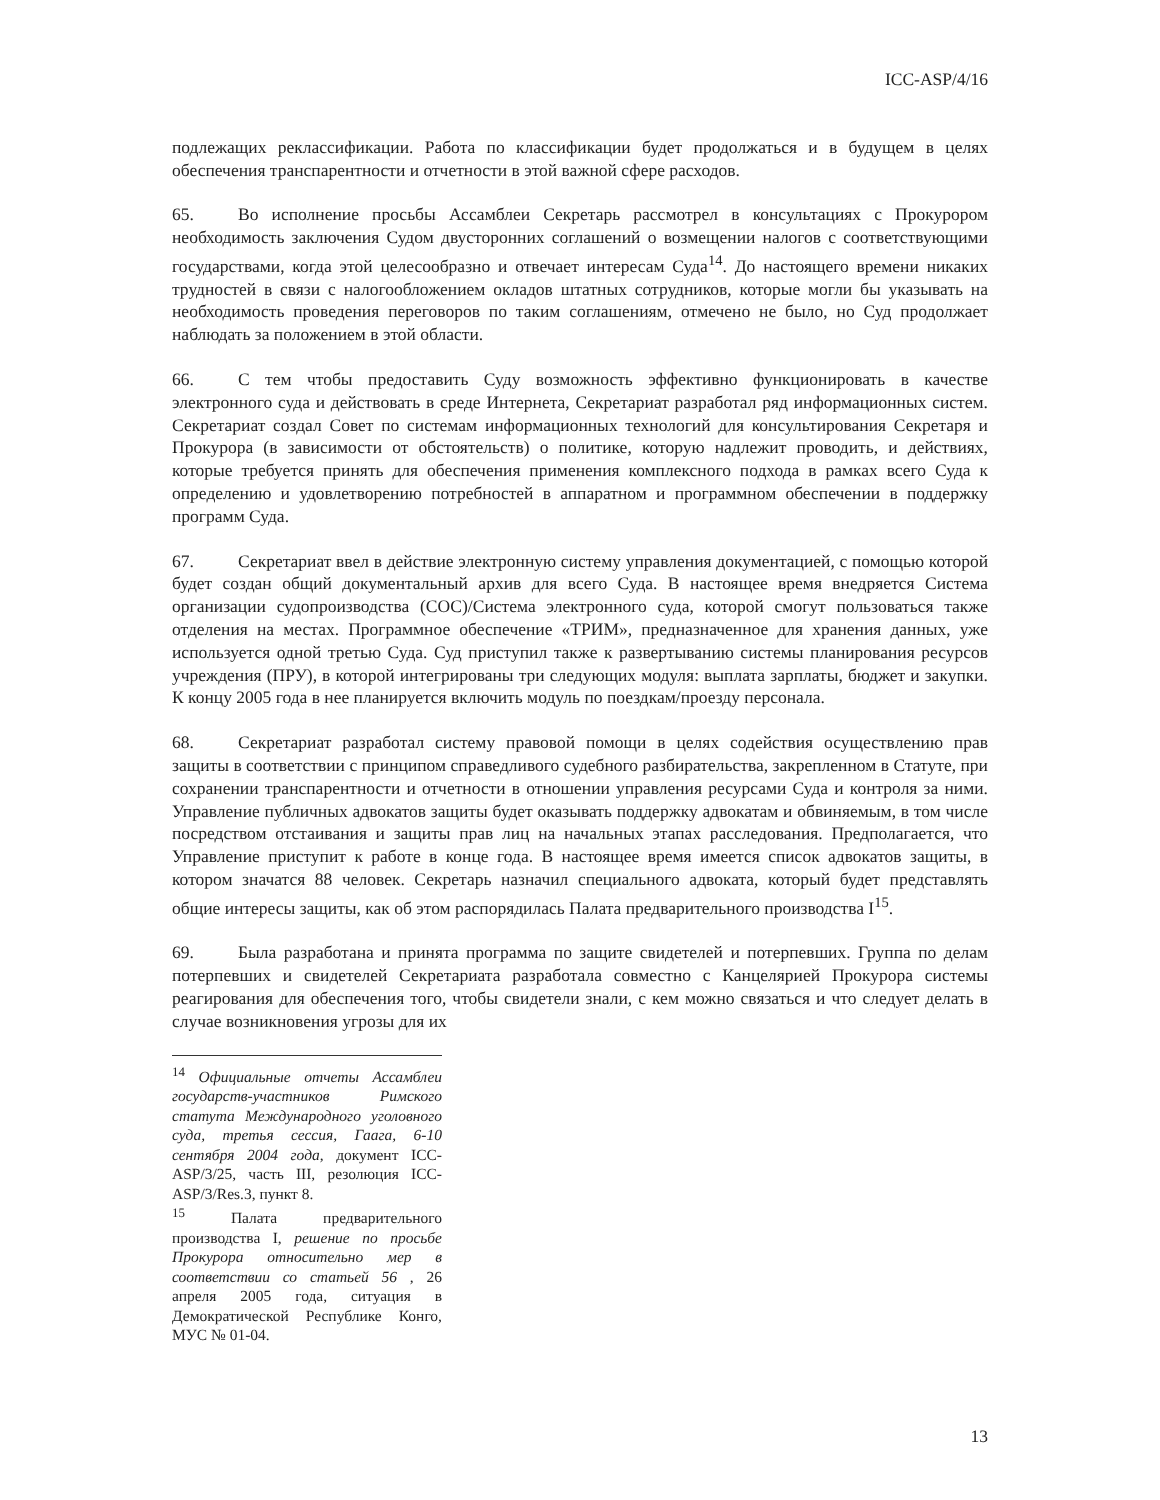ICC-ASP/4/16
подлежащих реклассификации. Работа по классификации будет продолжаться и в будущем в целях обеспечения транспарентности и отчетности в этой важной сфере расходов.
65. Во исполнение просьбы Ассамблеи Секретарь рассмотрел в консультациях с Прокурором необходимость заключения Судом двусторонних соглашений о возмещении налогов с соответствующими государствами, когда этой целесообразно и отвечает интересам Суда<sup>14</sup>. До настоящего времени никаких трудностей в связи с налогообложением окладов штатных сотрудников, которые могли бы указывать на необходимость проведения переговоров по таким соглашениям, отмечено не было, но Суд продолжает наблюдать за положением в этой области.
66. С тем чтобы предоставить Суду возможность эффективно функционировать в качестве электронного суда и действовать в среде Интернета, Секретариат разработал ряд информационных систем. Секретариат создал Совет по системам информационных технологий для консультирования Секретаря и Прокурора (в зависимости от обстоятельств) о политике, которую надлежит проводить, и действиях, которые требуется принять для обеспечения применения комплексного подхода в рамках всего Суда к определению и удовлетворению потребностей в аппаратном и программном обеспечении в поддержку программ Суда.
67. Секретариат ввел в действие электронную систему управления документацией, с помощью которой будет создан общий документальный архив для всего Суда. В настоящее время внедряется Система организации судопроизводства (СОС)/Система электронного суда, которой смогут пользоваться также отделения на местах. Программное обеспечение «ТРИМ», предназначенное для хранения данных, уже используется одной третью Суда. Суд приступил также к развертыванию системы планирования ресурсов учреждения (ПРУ), в которой интегрированы три следующих модуля: выплата зарплаты, бюджет и закупки. К концу 2005 года в нее планируется включить модуль по поездкам/проезду персонала.
68. Секретариат разработал систему правовой помощи в целях содействия осуществлению прав защиты в соответствии с принципом справедливого судебного разбирательства, закрепленном в Статуте, при сохранении транспарентности и отчетности в отношении управления ресурсами Суда и контроля за ними. Управление публичных адвокатов защиты будет оказывать поддержку адвокатам и обвиняемым, в том числе посредством отстаивания и защиты прав лиц на начальных этапах расследования. Предполагается, что Управление приступит к работе в конце года. В настоящее время имеется список адвокатов защиты, в котором значатся 88 человек. Секретарь назначил специального адвоката, который будет представлять общие интересы защиты, как об этом распорядилась Палата предварительного производства I<sup>15</sup>.
69. Была разработана и принята программа по защите свидетелей и потерпевших. Группа по делам потерпевших и свидетелей Секретариата разработала совместно с Канцелярией Прокурора системы реагирования для обеспечения того, чтобы свидетели знали, с кем можно связаться и что следует делать в случае возникновения угрозы для их
<sup>14</sup> Официальные отчеты Ассамблеи государств-участников Римского статута Международного уголовного суда, третья сессия, Гаага, 6-10 сентября 2004 года, документ ICC-ASP/3/25, часть III, резолюция ICC-ASP/3/Res.3, пункт 8.
<sup>15</sup> Палата предварительного производства I, решение по просьбе Прокурора относительно мер в соответствии со статьей 56 , 26 апреля 2005 года, ситуация в Демократической Республике Конго, МУС № 01-04.
13